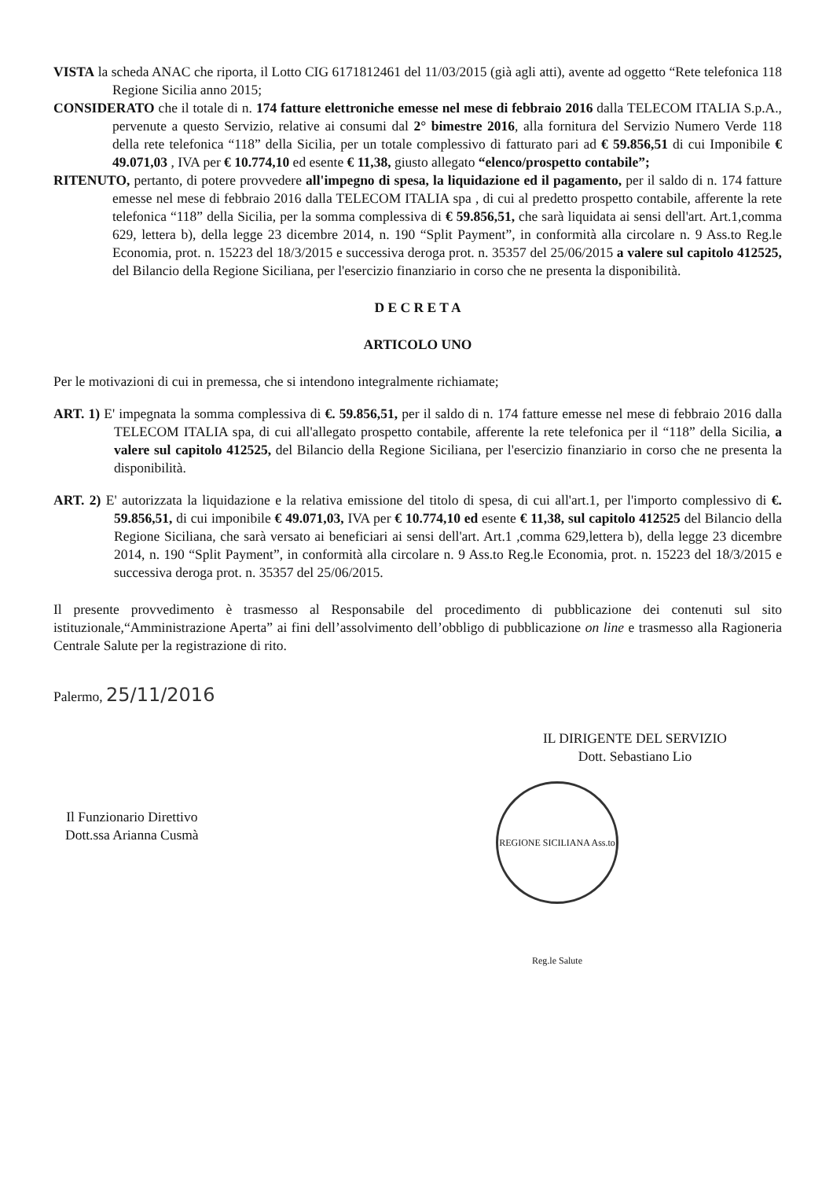VISTA la scheda ANAC che riporta, il Lotto CIG 6171812461 del 11/03/2015 (già agli atti), avente ad oggetto “Rete telefonica 118 Regione Sicilia anno 2015;
CONSIDERATO che il totale di n. 174 fatture elettroniche emesse nel mese di febbraio 2016 dalla TELECOM ITALIA S.p.A., pervenute a questo Servizio, relative ai consumi dal 2° bimestre 2016, alla fornitura del Servizio Numero Verde 118 della rete telefonica “118” della Sicilia, per un totale complessivo di fatturato pari ad € 59.856,51 di cui Imponibile € 49.071,03 , IVA per € 10.774,10 ed esente € 11,38, giusto allegato “elenco/prospetto contabile”;
RITENUTO, pertanto, di potere provvedere all'impegno di spesa, la liquidazione ed il pagamento, per il saldo di n. 174 fatture emesse nel mese di febbraio 2016 dalla TELECOM ITALIA spa , di cui al predetto prospetto contabile, afferente la rete telefonica “118” della Sicilia, per la somma complessiva di € 59.856,51, che sarà liquidata ai sensi dell'art. Art.1,comma 629, lettera b), della legge 23 dicembre 2014, n. 190 “Split Payment”, in conformità alla circolare n. 9 Ass.to Reg.le Economia, prot. n. 15223 del 18/3/2015 e successiva deroga prot. n. 35357 del 25/06/2015 a valere sul capitolo 412525, del Bilancio della Regione Siciliana, per l'esercizio finanziario in corso che ne presenta la disponibilità.
D E C R E T A
ARTICOLO UNO
Per le motivazioni di cui in premessa, che si intendono integralmente richiamate;
ART. 1) E' impegnata la somma complessiva di €. 59.856,51, per il saldo di n. 174 fatture emesse nel mese di febbraio 2016 dalla TELECOM ITALIA spa, di cui all'allegato prospetto contabile, afferente la rete telefonica per il “118” della Sicilia, a valere sul capitolo 412525, del Bilancio della Regione Siciliana, per l'esercizio finanziario in corso che ne presenta la disponibilità.
ART. 2) E' autorizzata la liquidazione e la relativa emissione del titolo di spesa, di cui all'art.1, per l'importo complessivo di €. 59.856,51, di cui imponibile € 49.071,03, IVA per € 10.774,10 ed esente € 11,38, sul capitolo 412525 del Bilancio della Regione Siciliana, che sarà versato ai beneficiari ai sensi dell'art. Art.1 ,comma 629,lettera b), della legge 23 dicembre 2014, n. 190 “Split Payment”, in conformità alla circolare n. 9 Ass.to Reg.le Economia, prot. n. 15223 del 18/3/2015 e successiva deroga prot. n. 35357 del 25/06/2015.
Il presente provvedimento è trasmesso al Responsabile del procedimento di pubblicazione dei contenuti sul sito istituzionale,“Amministrazione Aperta” ai fini dell’assolvimento dell’obbligo di pubblicazione on line e trasmesso alla Ragioneria Centrale Salute per la registrazione di rito.
Palermo, 25/11/2016
Il Funzionario Direttivo
Dott.ssa Arianna Cusmà
IL DIRIGENTE DEL SERVIZIO
Dott. Sebastiano Lio
REGIONE SICILIANA Ass.to Reg.le Salute